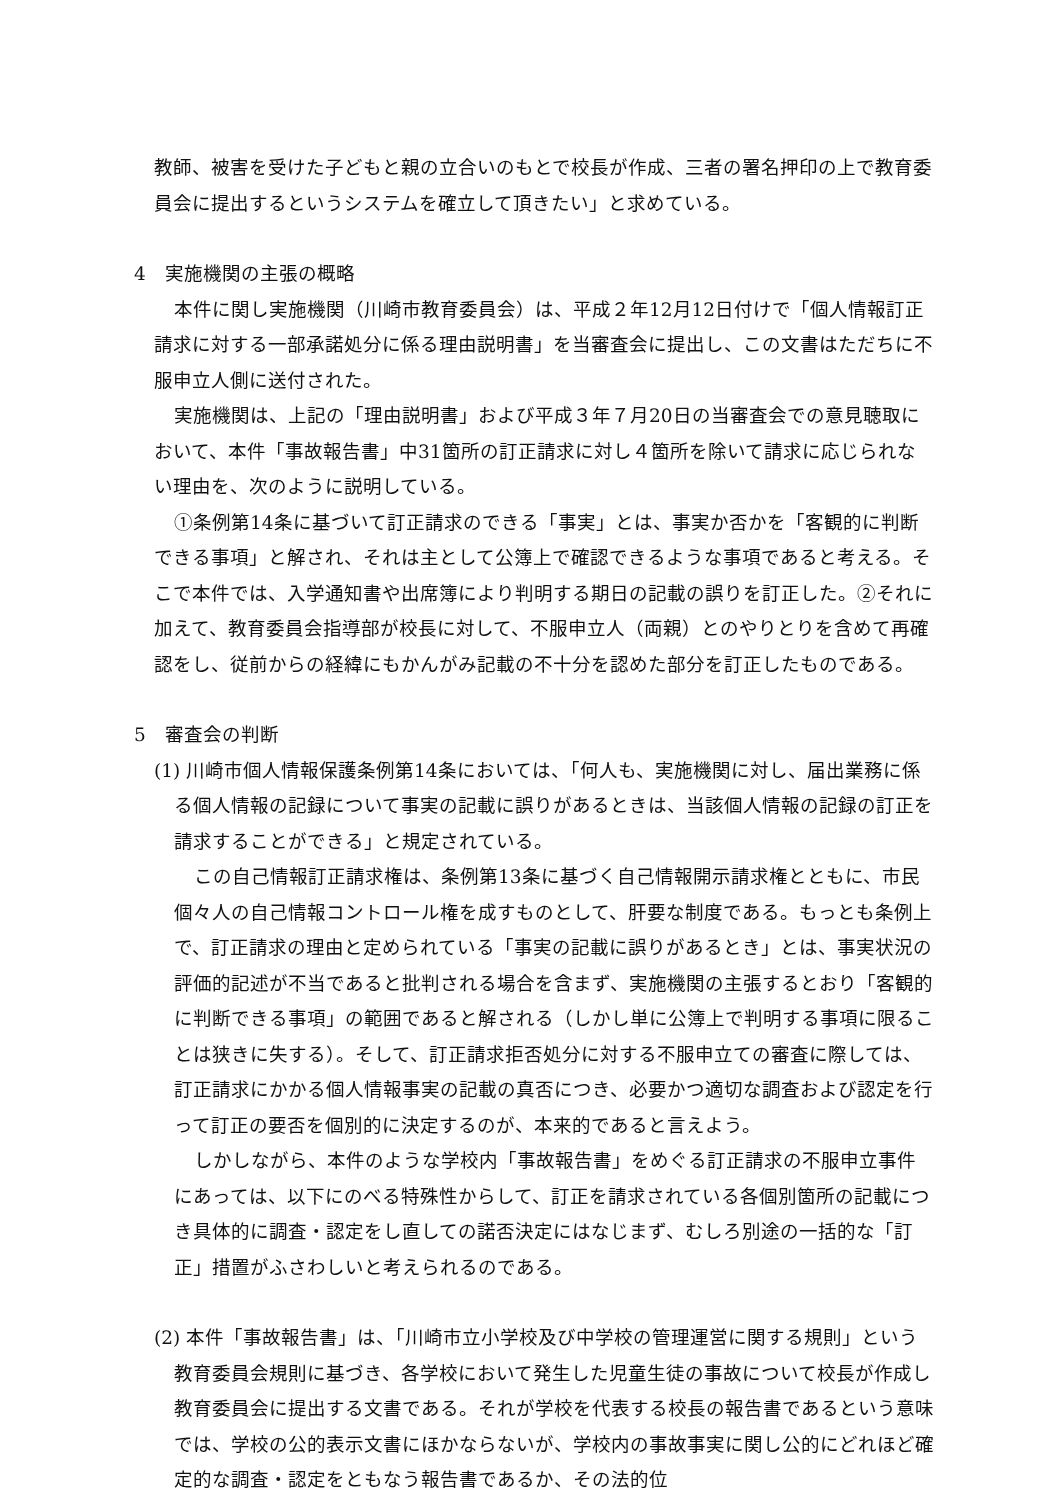教師、被害を受けた子どもと親の立合いのもとで校長が作成、三者の署名押印の上で教育委員会に提出するというシステムを確立して頂きたい」と求めている。
4　実施機関の主張の概略
本件に関し実施機関（川崎市教育委員会）は、平成２年12月12日付けで「個人情報訂正請求に対する一部承諾処分に係る理由説明書」を当審査会に提出し、この文書はただちに不服申立人側に送付された。
実施機関は、上記の「理由説明書」および平成３年７月20日の当審査会での意見聴取において、本件「事故報告書」中31箇所の訂正請求に対し４箇所を除いて請求に応じられない理由を、次のように説明している。
①条例第14条に基づいて訂正請求のできる「事実」とは、事実か否かを「客観的に判断できる事項」と解され、それは主として公簿上で確認できるような事項であると考える。そこで本件では、入学通知書や出席簿により判明する期日の記載の誤りを訂正した。②それに加えて、教育委員会指導部が校長に対して、不服申立人（両親）とのやりとりを含めて再確認をし、従前からの経緯にもかんがみ記載の不十分を認めた部分を訂正したものである。
5　審査会の判断
(1) 川崎市個人情報保護条例第14条においては、「何人も、実施機関に対し、届出業務に係る個人情報の記録について事実の記載に誤りがあるときは、当該個人情報の記録の訂正を請求することができる」と規定されている。
この自己情報訂正請求権は、条例第13条に基づく自己情報開示請求権とともに、市民個々人の自己情報コントロール権を成すものとして、肝要な制度である。もっとも条例上で、訂正請求の理由と定められている「事実の記載に誤りがあるとき」とは、事実状況の評価的記述が不当であると批判される場合を含まず、実施機関の主張するとおり「客観的に判断できる事項」の範囲であると解される（しかし単に公簿上で判明する事項に限ることは狭きに失する）。そして、訂正請求拒否処分に対する不服申立ての審査に際しては、訂正請求にかかる個人情報事実の記載の真否につき、必要かつ適切な調査および認定を行って訂正の要否を個別的に決定するのが、本来的であると言えよう。
しかしながら、本件のような学校内「事故報告書」をめぐる訂正請求の不服申立事件にあっては、以下にのべる特殊性からして、訂正を請求されている各個別箇所の記載につき具体的に調査・認定をし直しての諾否決定にはなじまず、むしろ別途の一括的な「訂正」措置がふさわしいと考えられるのである。
(2) 本件「事故報告書」は、「川崎市立小学校及び中学校の管理運営に関する規則」という教育委員会規則に基づき、各学校において発生した児童生徒の事故について校長が作成し教育委員会に提出する文書である。それが学校を代表する校長の報告書であるという意味では、学校の公的表示文書にほかならないが、学校内の事故事実に関し公的にどれほど確定的な調査・認定をともなう報告書であるか、その法的位